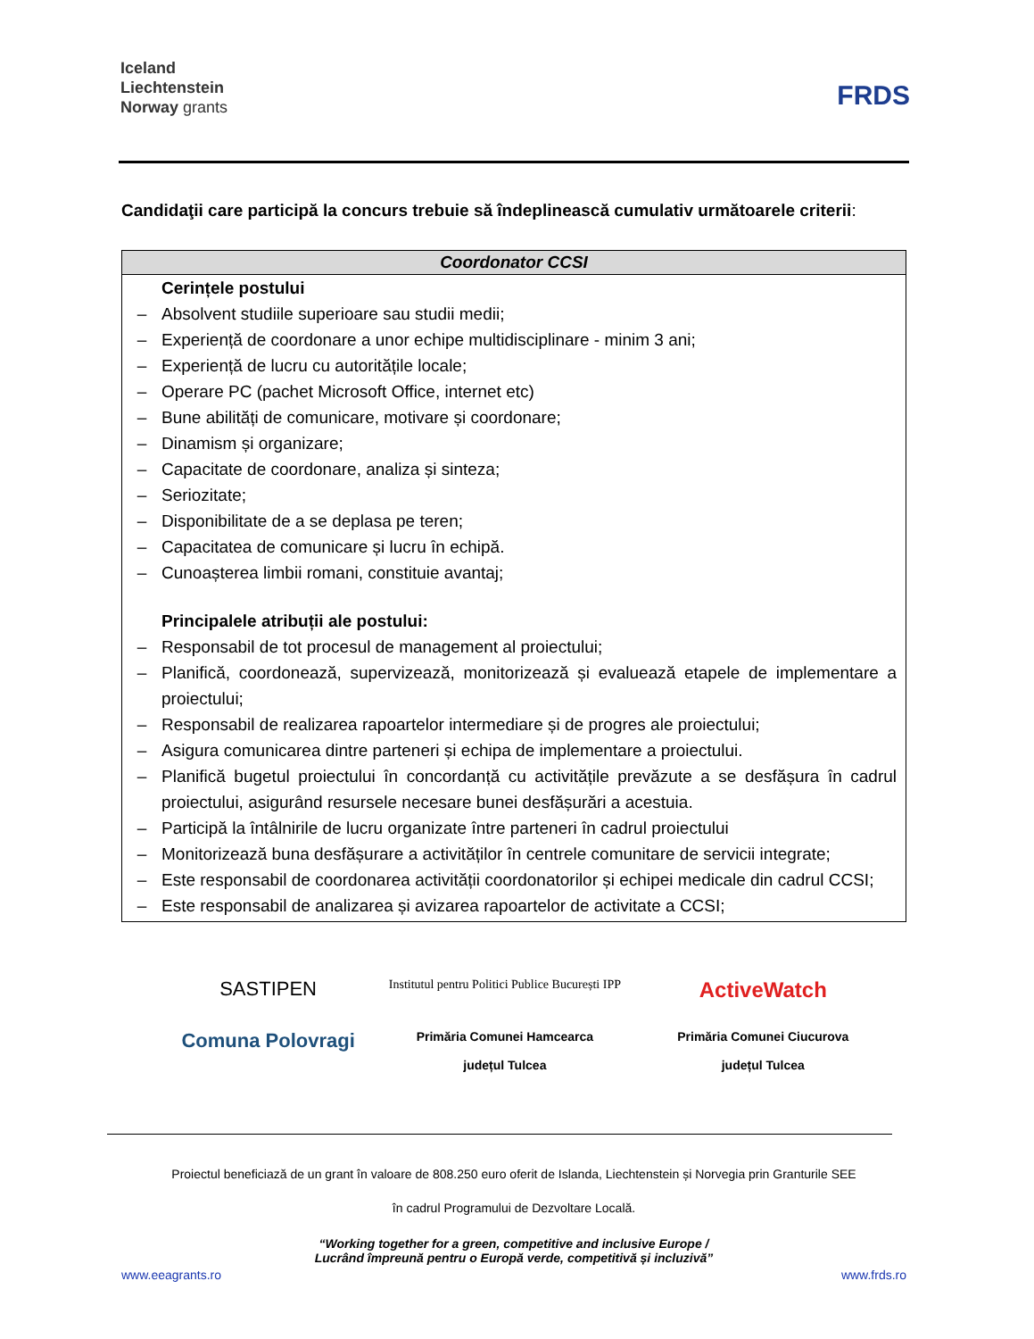Iceland
Liechtenstein
Norway grants
FRDS
Candidaţii care participă la concurs trebuie să îndeplinească cumulativ următoarele criterii:
| Coordonator CCSI |
| --- |
| Cerințele postului – Absolvent studiile superioare sau studii medii; – Experiență de coordonare a unor echipe multidisciplinare - minim 3 ani; – Experiență de lucru cu autoritățile locale; – Operare PC (pachet Microsoft Office, internet etc) – Bune abilități de comunicare, motivare și coordonare; – Dinamism și organizare; – Capacitate de coordonare, analiza și sinteza; – Seriozitate; – Disponibilitate de a se deplasa pe teren; – Capacitatea de comunicare și lucru în echipă. – Cunoașterea limbii romani, constituie avantaj; Principalele atribuții ale postului: – Responsabil de tot procesul de management al proiectului; – Planifică, coordonează, supervizează, monitorizează și evaluează etapele de implementare a proiectului; – Responsabil de realizarea rapoartelor intermediare și de progres ale proiectului; – Asigura comunicarea dintre parteneri și echipa de implementare a proiectului. – Planifică bugetul proiectului în concordanță cu activitățile prevăzute a se desfășura în cadrul proiectului, asigurând resursele necesare bunei desfășurări a acestuia. – Participă la întâlnirile de lucru organizate între parteneri în cadrul proiectului – Monitorizează buna desfășurare a activităților în centrele comunitare de servicii integrate; – Este responsabil de coordonarea activității coordonatorilor și echipei medicale din cadrul CCSI; – Este responsabil de analizarea și avizarea rapoartelor de activitate a CCSI; |
SASTIPEN
Institutul pentru Politici Publice București IPP
ActiveWatch
Comuna Polovragi
Primăria Comunei Hamcearca
județul Tulcea
Primăria Comunei Ciucurova
județul Tulcea
Proiectul beneficiază de un grant în valoare de 808.250 euro oferit de Islanda, Liechtenstein și Norvegia prin Granturile SEE
în cadrul Programului de Dezvoltare Locală.
“Working together for a green, competitive and inclusive Europe /
Lucrând împreună pentru o Europă verde, competitivă și incluzivă”
www.eeagrants.ro www.frds.ro